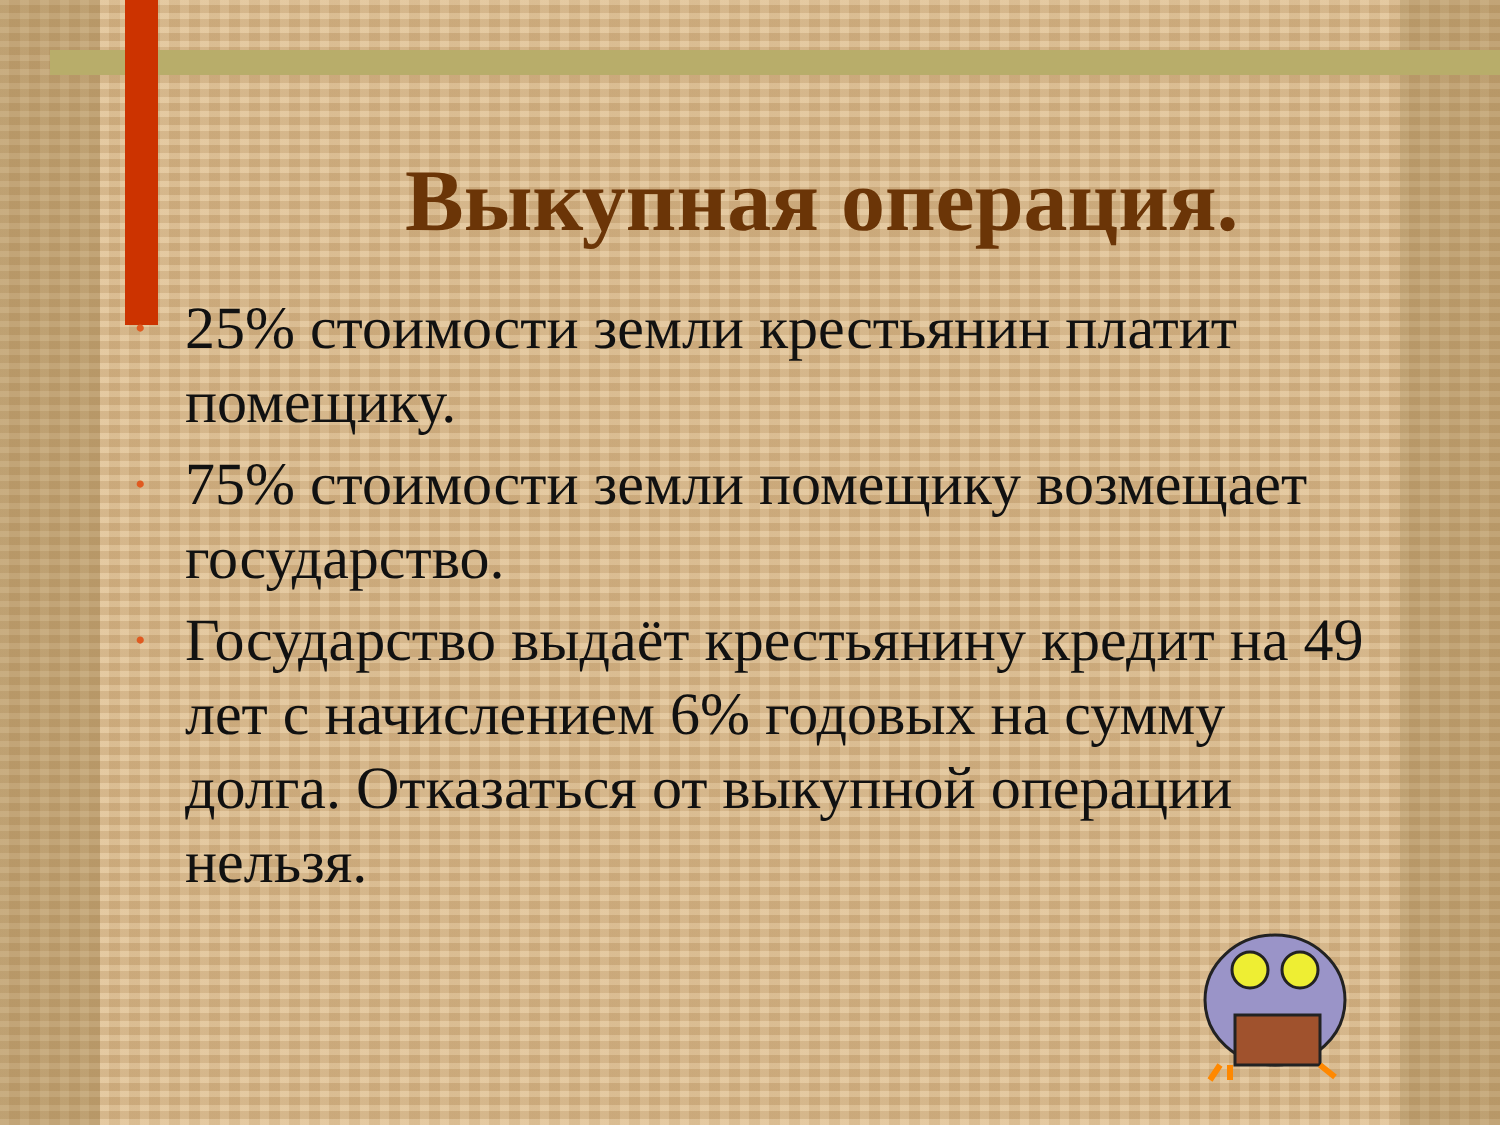Выкупная операция.
• 25% стоимости земли крестьянин платит помещику.
• 75% стоимости земли помещику возмещает государство.
• Государство выдаёт крестьянину кредит на 49 лет с начислением 6% годовых на сумму долга. Отказаться от выкупной операции нельзя.